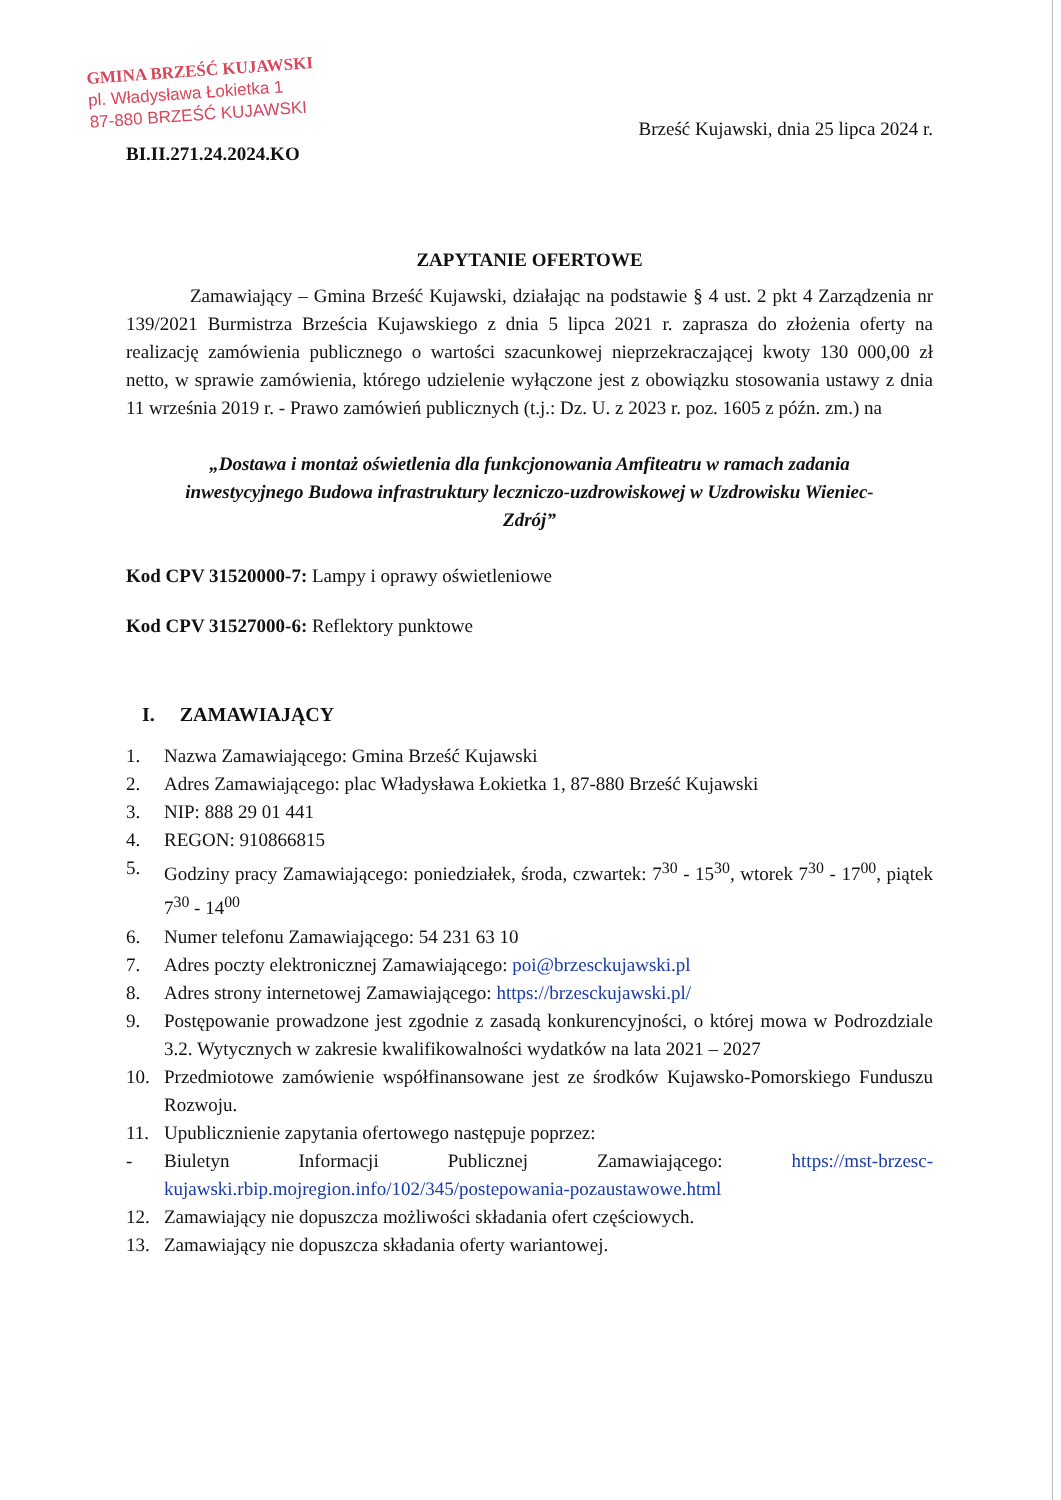GMINA BRZEŚĆ KUJAWSKI
pl. Władysława Łokietka 1
87-880 BRZEŚĆ KUJAWSKI
BI.II.271.24.2024.KO
Brześć Kujawski, dnia 25 lipca 2024 r.
ZAPYTANIE OFERTOWE
Zamawiający – Gmina Brześć Kujawski, działając na podstawie § 4 ust. 2 pkt 4 Zarządzenia nr 139/2021 Burmistrza Brześcia Kujawskiego z dnia 5 lipca 2021 r. zaprasza do złożenia oferty na realizację zamówienia publicznego o wartości szacunkowej nieprzekraczającej kwoty 130 000,00 zł netto, w sprawie zamówienia, którego udzielenie wyłączone jest z obowiązku stosowania ustawy z dnia 11 września 2019 r. - Prawo zamówień publicznych (t.j.: Dz. U. z 2023 r. poz. 1605 z późn. zm.) na
„Dostawa i montaż oświetlenia dla funkcjonowania Amfiteatru w ramach zadania inwestycyjnego Budowa infrastruktury leczniczo-uzdrowiskowej w Uzdrowisku Wieniec-Zdrój”
Kod CPV 31520000-7: Lampy i oprawy oświetleniowe
Kod CPV 31527000-6: Reflektory punktowe
I. ZAMAWIAJĄCY
1. Nazwa Zamawiającego: Gmina Brześć Kujawski
2. Adres Zamawiającego: plac Władysława Łokietka 1, 87-880 Brześć Kujawski
3. NIP: 888 29 01 441
4. REGON: 910866815
5. Godziny pracy Zamawiającego: poniedziałek, środa, czwartek: 7<sup>30</sup> - 15<sup>30</sup>, wtorek 7<sup>30</sup> - 17<sup>00</sup>, piątek 7<sup>30</sup> - 14<sup>00</sup>
6. Numer telefonu Zamawiającego: 54 231 63 10
7. Adres poczty elektronicznej Zamawiającego: poi@brzesckujawski.pl
8. Adres strony internetowej Zamawiającego: https://brzesckujawski.pl/
9. Postępowanie prowadzone jest zgodnie z zasadą konkurencyjności, o której mowa w Podrozdziale 3.2. Wytycznych w zakresie kwalifikowalności wydatków na lata 2021 – 2027
10. Przedmiotowe zamówienie współfinansowane jest ze środków Kujawsko-Pomorskiego Funduszu Rozwoju.
11. Upublicznienie zapytania ofertowego następuje poprzez:
- Biuletyn Informacji Publicznej Zamawiającego: https://mst-brzesc-kujawski.rbip.mojregion.info/102/345/postepowania-pozaustawowe.html
12. Zamawiający nie dopuszcza możliwości składania ofert częściowych.
13. Zamawiający nie dopuszcza składania oferty wariantowej.